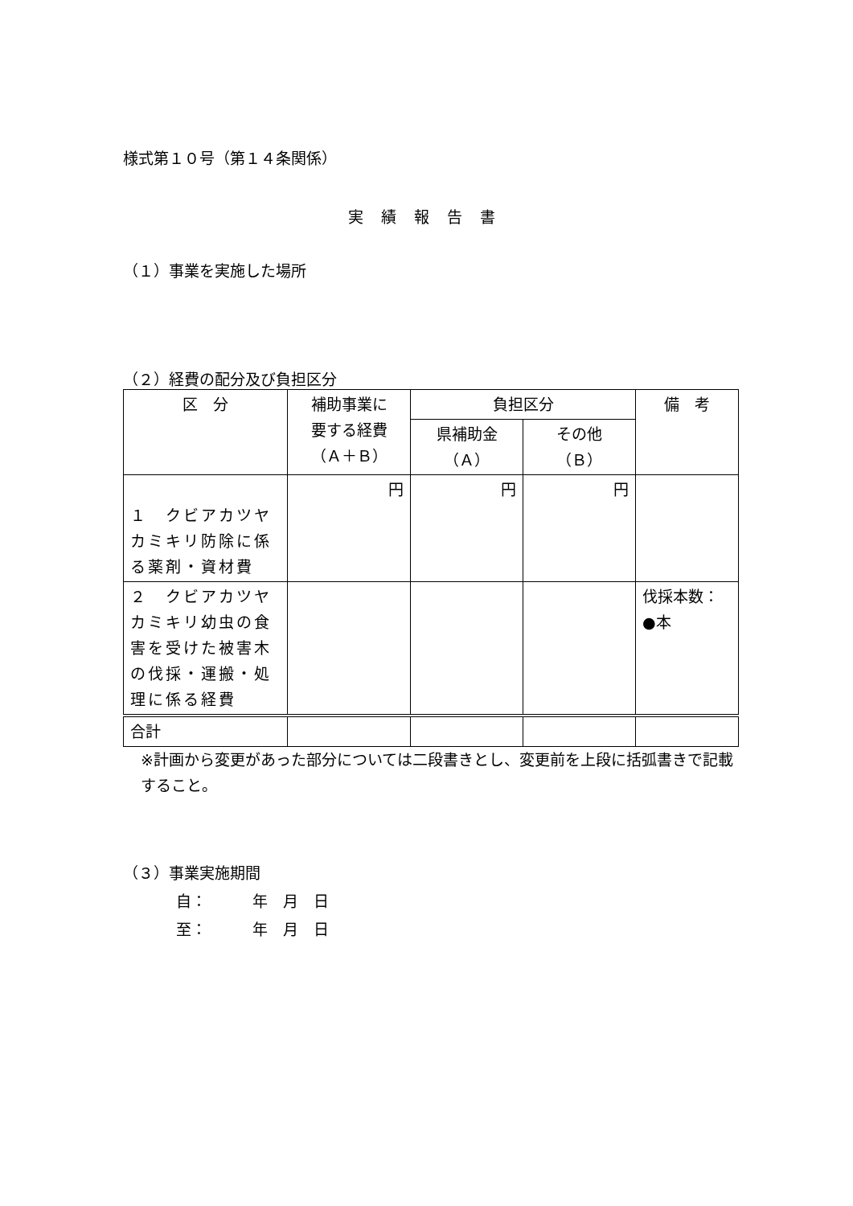様式第１０号（第１４条関係）
実績報告書
（１）事業を実施した場所
（２）経費の配分及び負担区分
| 区 分 | 補助事業に 要する経費 （Ａ＋Ｂ） | 負担区分 | | 備 考 |
| --- | --- | --- | --- | --- |
| | | 県補助金 （Ａ） | その他 （Ｂ） | |
| １ クビアカツヤカミキリ防除に係る薬剤・資材費 | 円 | 円 | 円 | |
| ２ クビアカツヤカミキリ幼虫の食害を受けた被害木の伐採・運搬・処理に係る経費 | | | | 伐採本数： ●本 |
| 合計 | | | | |
※計画から変更があった部分については二段書きとし、変更前を上段に括弧書きで記載すること。
（３）事業実施期間
自：　　　年　月　日
至：　　　年　月　日